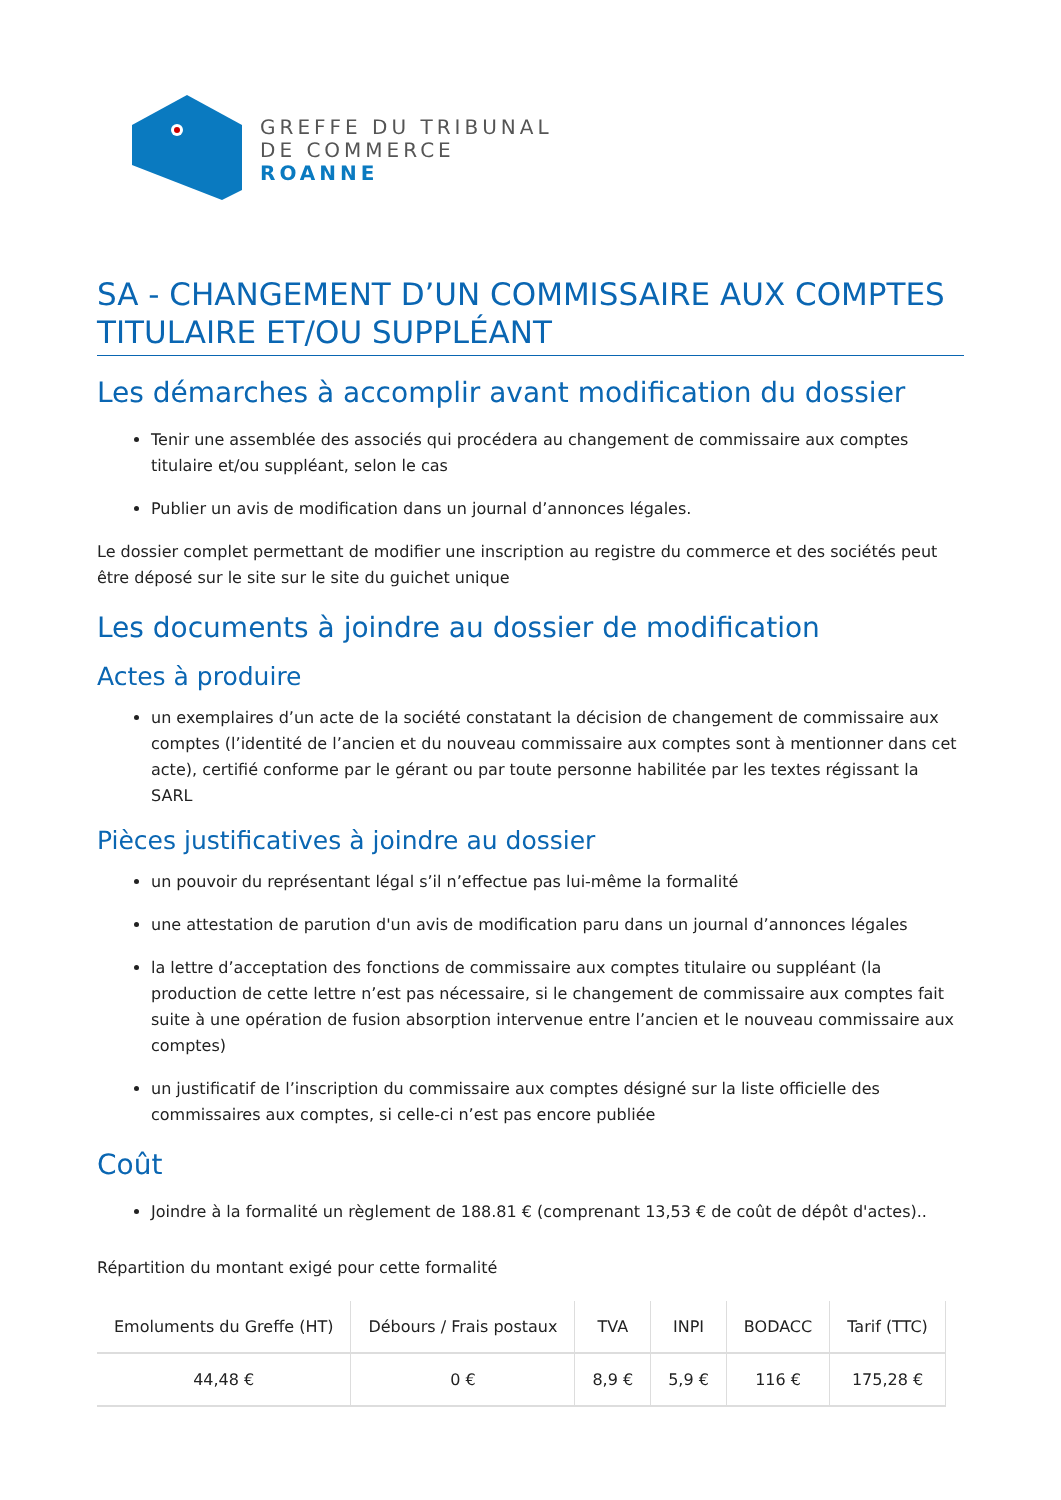GREFFE DU TRIBUNAL
DE COMMERCE
ROANNE
SA - CHANGEMENT D’UN COMMISSAIRE AUX COMPTES TITULAIRE ET/OU SUPPLÉANT
Les démarches à accomplir avant modification du dossier
Tenir une assemblée des associés qui procédera au changement de commissaire aux comptes titulaire et/ou suppléant, selon le cas
Publier un avis de modification dans un journal d’annonces légales.
Le dossier complet permettant de modifier une inscription au registre du commerce et des sociétés peut être déposé sur le site sur le site du guichet unique
Les documents à joindre au dossier de modification
Actes à produire
un exemplaires d’un acte de la société constatant la décision de changement de commissaire aux comptes (l’identité de l’ancien et du nouveau commissaire aux comptes sont à mentionner dans cet acte), certifié conforme par le gérant ou par toute personne habilitée par les textes régissant la SARL
Pièces justificatives à joindre au dossier
un pouvoir du représentant légal s’il n’effectue pas lui-même la formalité
une attestation de parution d'un avis de modification paru dans un journal d’annonces légales
la lettre d’acceptation des fonctions de commissaire aux comptes titulaire ou suppléant (la production de cette lettre n’est pas nécessaire, si le changement de commissaire aux comptes fait suite à une opération de fusion absorption intervenue entre l’ancien et le nouveau commissaire aux comptes)
un justificatif de l’inscription du commissaire aux comptes désigné sur la liste officielle des commissaires aux comptes, si celle-ci n’est pas encore publiée
Coût
Joindre à la formalité un règlement de 188.81 € (comprenant 13,53 € de coût de dépôt d'actes)..
Répartition du montant exigé pour cette formalité
| Emoluments du Greffe (HT) | Débours / Frais postaux | TVA | INPI | BODACC | Tarif (TTC) |
| --- | --- | --- | --- | --- | --- |
| 44,48 € | 0 € | 8,9 € | 5,9 € | 116 € | 175,28 € |